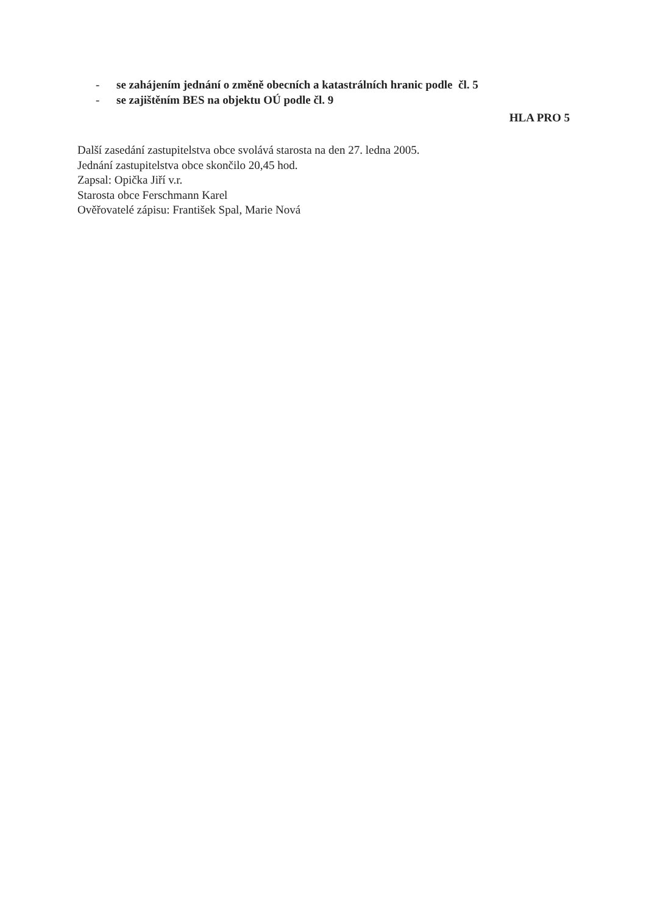- se zahájením jednání o změně obecních a katastrálních hranic podle čl. 5
- se zajištěním BES na objektu OÚ podle čl. 9
HLA PRO 5
Další zasedání zastupitelstva obce svolává starosta na den 27. ledna 2005.
Jednání zastupitelstva obce skončilo 20,45 hod.
Zapsal: Opička Jiří v.r.
Starosta obce Ferschmann Karel
Ověřovatelé zápisu: František Spal, Marie Nová